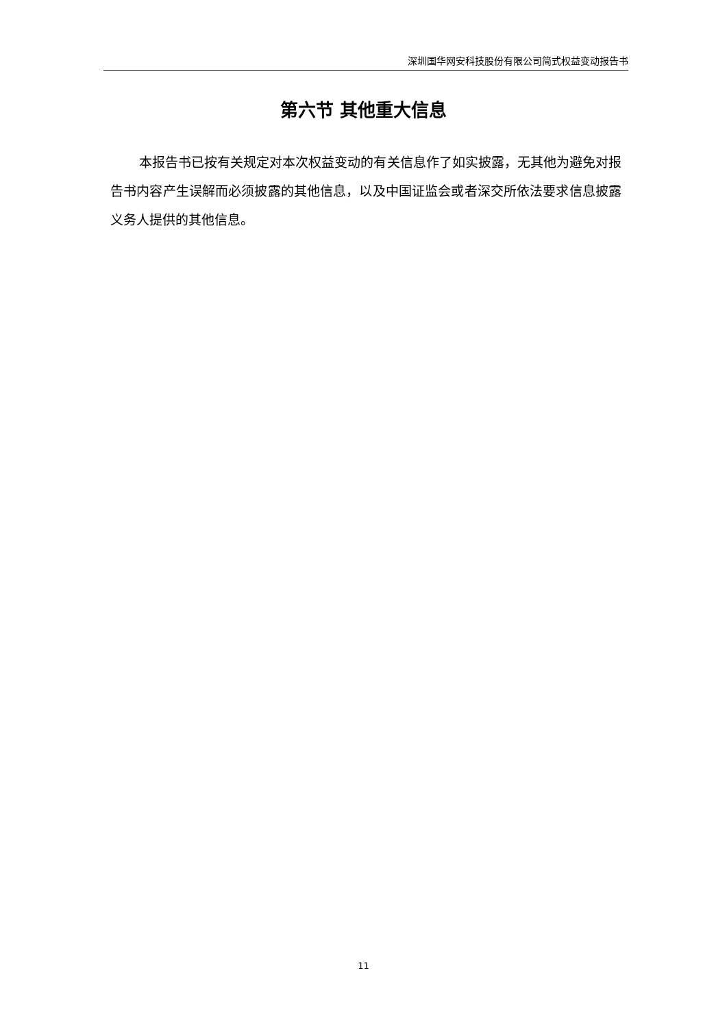深圳国华网安科技股份有限公司简式权益变动报告书
第六节 其他重大信息
本报告书已按有关规定对本次权益变动的有关信息作了如实披露，无其他为避免对报告书内容产生误解而必须披露的其他信息，以及中国证监会或者深交所依法要求信息披露义务人提供的其他信息。
11